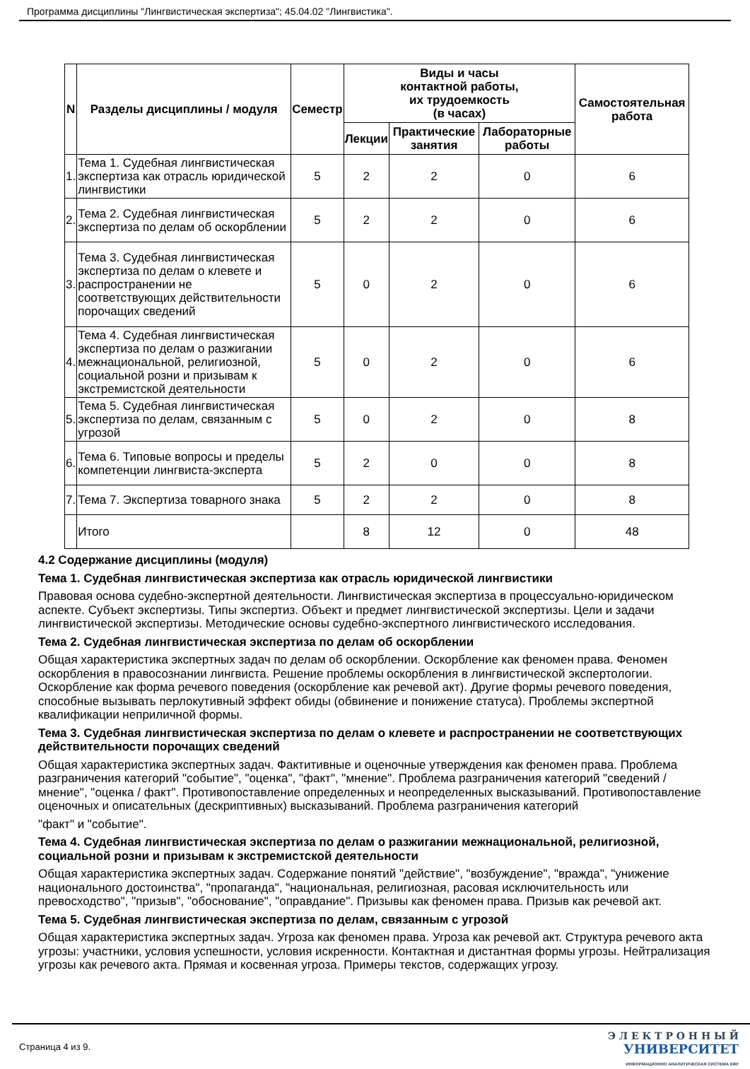Программа дисциплины "Лингвистическая экспертиза"; 45.04.02 "Лингвистика".
| N | Разделы дисциплины / модуля | Семестр | Виды и часы контактной работы, их трудоемкость (в часах) | | | Самостоятельная работа |
| --- | --- | --- | --- | --- | --- | --- |
| | | | Лекции | Практические занятия | Лабораторные работы | |
| 1. | Тема 1. Судебная лингвистическая экспертиза как отрасль юридической лингвистики | 5 | 2 | 2 | 0 | 6 |
| 2. | Тема 2. Судебная лингвистическая экспертиза по делам об оскорблении | 5 | 2 | 2 | 0 | 6 |
| 3. | Тема 3. Судебная лингвистическая экспертиза по делам о клевете и распространении не соответствующих действительности порочащих сведений | 5 | 0 | 2 | 0 | 6 |
| 4. | Тема 4. Судебная лингвистическая экспертиза по делам о разжигании межнациональной, религиозной, социальной розни и призывам к экстремистской деятельности | 5 | 0 | 2 | 0 | 6 |
| 5. | Тема 5. Судебная лингвистическая экспертиза по делам, связанным с угрозой | 5 | 0 | 2 | 0 | 8 |
| 6. | Тема 6. Типовые вопросы и пределы компетенции лингвиста-эксперта | 5 | 2 | 0 | 0 | 8 |
| 7. | Тема 7. Экспертиза товарного знака | 5 | 2 | 2 | 0 | 8 |
| | Итого | | 8 | 12 | 0 | 48 |
4.2 Содержание дисциплины (модуля)
Тема 1. Судебная лингвистическая экспертиза как отрасль юридической лингвистики
Правовая основа судебно-экспертной деятельности. Лингвистическая экспертиза в процессуально-юридическом аспекте. Субъект экспертизы. Типы экспертиз. Объект и предмет лингвистической экспертизы. Цели и задачи лингвистической экспертизы. Методические основы судебно-экспертного лингвистического исследования.
Тема 2. Судебная лингвистическая экспертиза по делам об оскорблении
Общая характеристика экспертных задач по делам об оскорблении. Оскорбление как феномен права. Феномен оскорбления в правосознании лингвиста. Решение проблемы оскорбления в лингвистической экспертологии. Оскорбление как форма речевого поведения (оскорбление как речевой акт). Другие формы речевого поведения, способные вызывать перлокутивный эффект обиды (обвинение и понижение статуса). Проблемы экспертной квалификации неприличной формы.
Тема 3. Судебная лингвистическая экспертиза по делам о клевете и распространении не соответствующих действительности порочащих сведений
Общая характеристика экспертных задач. Фактитивные и оценочные утверждения как феномен права. Проблема разграничения категорий "событие", "оценка", "факт", "мнение". Проблема разграничения категорий "сведений / мнение", "оценка / факт". Противопоставление определенных и неопределенных высказываний. Противопоставление оценочных и описательных (дескриптивных) высказываний. Проблема разграничения категорий
"факт" и "событие".
Тема 4. Судебная лингвистическая экспертиза по делам о разжигании межнациональной, религиозной, социальной розни и призывам к экстремистской деятельности
Общая характеристика экспертных задач. Содержание понятий "действие", "возбуждение", "вражда", "унижение национального достоинства", "пропаганда", "национальная, религиозная, расовая исключительность или превосходство", "призыв", "обоснование", "оправдание". Призывы как феномен права. Призыв как речевой акт.
Тема 5. Судебная лингвистическая экспертиза по делам, связанным с угрозой
Общая характеристика экспертных задач. Угроза как феномен права. Угроза как речевой акт. Структура речевого акта угрозы: участники, условия успешности, условия искренности. Контактная и дистантная формы угрозы. Нейтрализация угрозы как речевого акта. Прямая и косвенная угроза. Примеры текстов, содержащих угрозу.
Страница 4 из 9.
Э Л Е К Т Р О Н Н Ы Й
УНИВЕРСИТЕТ
ИНФОРМАЦИОННО АНАЛИТИЧЕСКАЯ СИСТЕМА КФУ